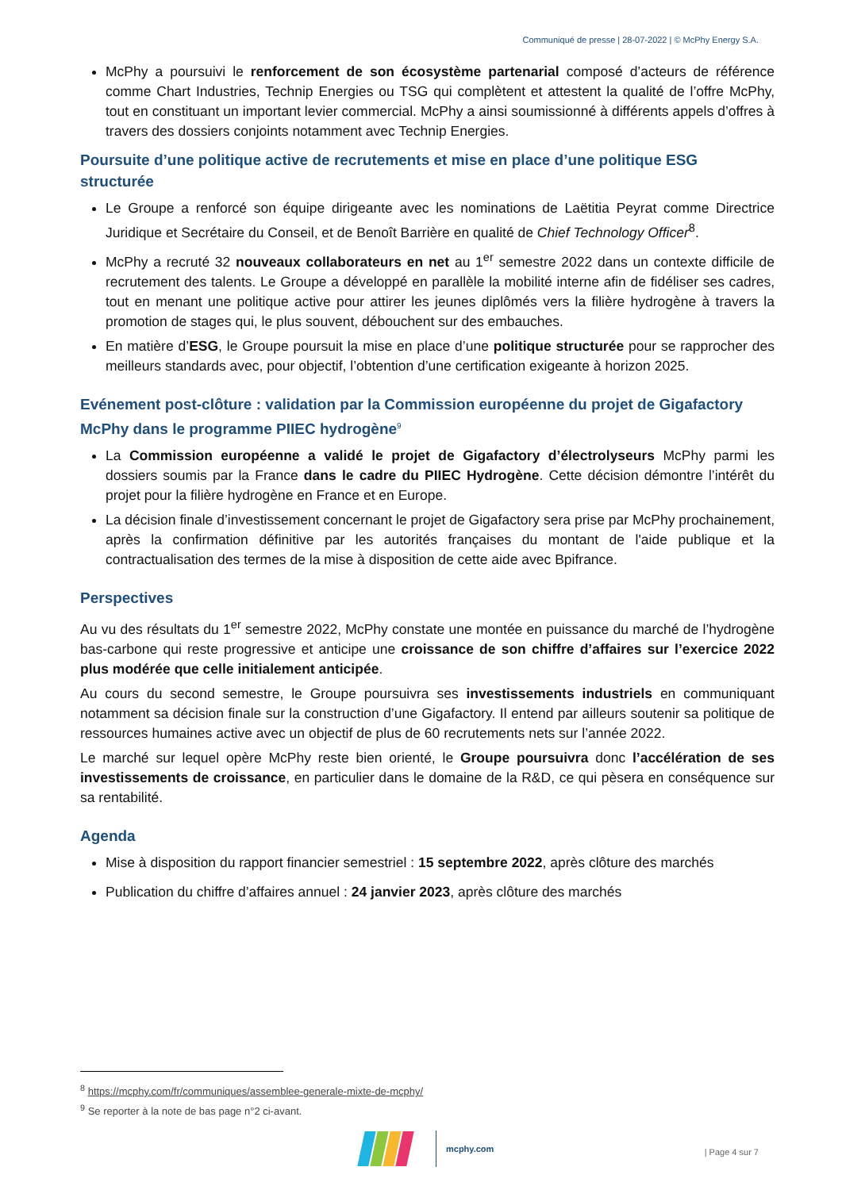Communiqué de presse | 28-07-2022 | © McPhy Energy S.A.
McPhy a poursuivi le renforcement de son écosystème partenarial composé d’acteurs de référence comme Chart Industries, Technip Energies ou TSG qui complètent et attestent la qualité de l’offre McPhy, tout en constituant un important levier commercial. McPhy a ainsi soumissionné à différents appels d’offres à travers des dossiers conjoints notamment avec Technip Energies.
Poursuite d’une politique active de recrutements et mise en place d’une politique ESG structurée
Le Groupe a renforcé son équipe dirigeante avec les nominations de Laëtitia Peyrat comme Directrice Juridique et Secrétaire du Conseil, et de Benoît Barrière en qualité de Chief Technology Officer<sup>8</sup>.
McPhy a recruté 32 nouveaux collaborateurs en net au 1<sup>er</sup> semestre 2022 dans un contexte difficile de recrutement des talents. Le Groupe a développé en parallèle la mobilité interne afin de fidéliser ses cadres, tout en menant une politique active pour attirer les jeunes diplômés vers la filière hydrogène à travers la promotion de stages qui, le plus souvent, débouchent sur des embauches.
En matière d’ESG, le Groupe poursuit la mise en place d’une politique structurée pour se rapprocher des meilleurs standards avec, pour objectif, l’obtention d’une certification exigeante à horizon 2025.
Evénement post-clôture : validation par la Commission européenne du projet de Gigafactory McPhy dans le programme PIIEC hydrogène<sup>9</sup>
La Commission européenne a validé le projet de Gigafactory d’électrolyseurs McPhy parmi les dossiers soumis par la France dans le cadre du PIIEC Hydrogène. Cette décision démontre l’intérêt du projet pour la filière hydrogène en France et en Europe.
La décision finale d’investissement concernant le projet de Gigafactory sera prise par McPhy prochainement, après la confirmation définitive par les autorités françaises du montant de l'aide publique et la contractualisation des termes de la mise à disposition de cette aide avec Bpifrance.
Perspectives
Au vu des résultats du 1<sup>er</sup> semestre 2022, McPhy constate une montée en puissance du marché de l’hydrogène bas-carbone qui reste progressive et anticipe une croissance de son chiffre d’affaires sur l’exercice 2022 plus modérée que celle initialement anticipée.
Au cours du second semestre, le Groupe poursuivra ses investissements industriels en communiquant notamment sa décision finale sur la construction d’une Gigafactory. Il entend par ailleurs soutenir sa politique de ressources humaines active avec un objectif de plus de 60 recrutements nets sur l’année 2022.
Le marché sur lequel opère McPhy reste bien orienté, le Groupe poursuivra donc l’accélération de ses investissements de croissance, en particulier dans le domaine de la R&D, ce qui pèsera en conséquence sur sa rentabilité.
Agenda
Mise à disposition du rapport financier semestriel : 15 septembre 2022, après clôture des marchés
Publication du chiffre d’affaires annuel : 24 janvier 2023, après clôture des marchés
<sup>8</sup> https://mcphy.com/fr/communiques/assemblee-generale-mixte-de-mcphy/
<sup>9</sup> Se reporter à la note de bas page n°2 ci-avant.
mcphy.com
| Page 4 sur 7